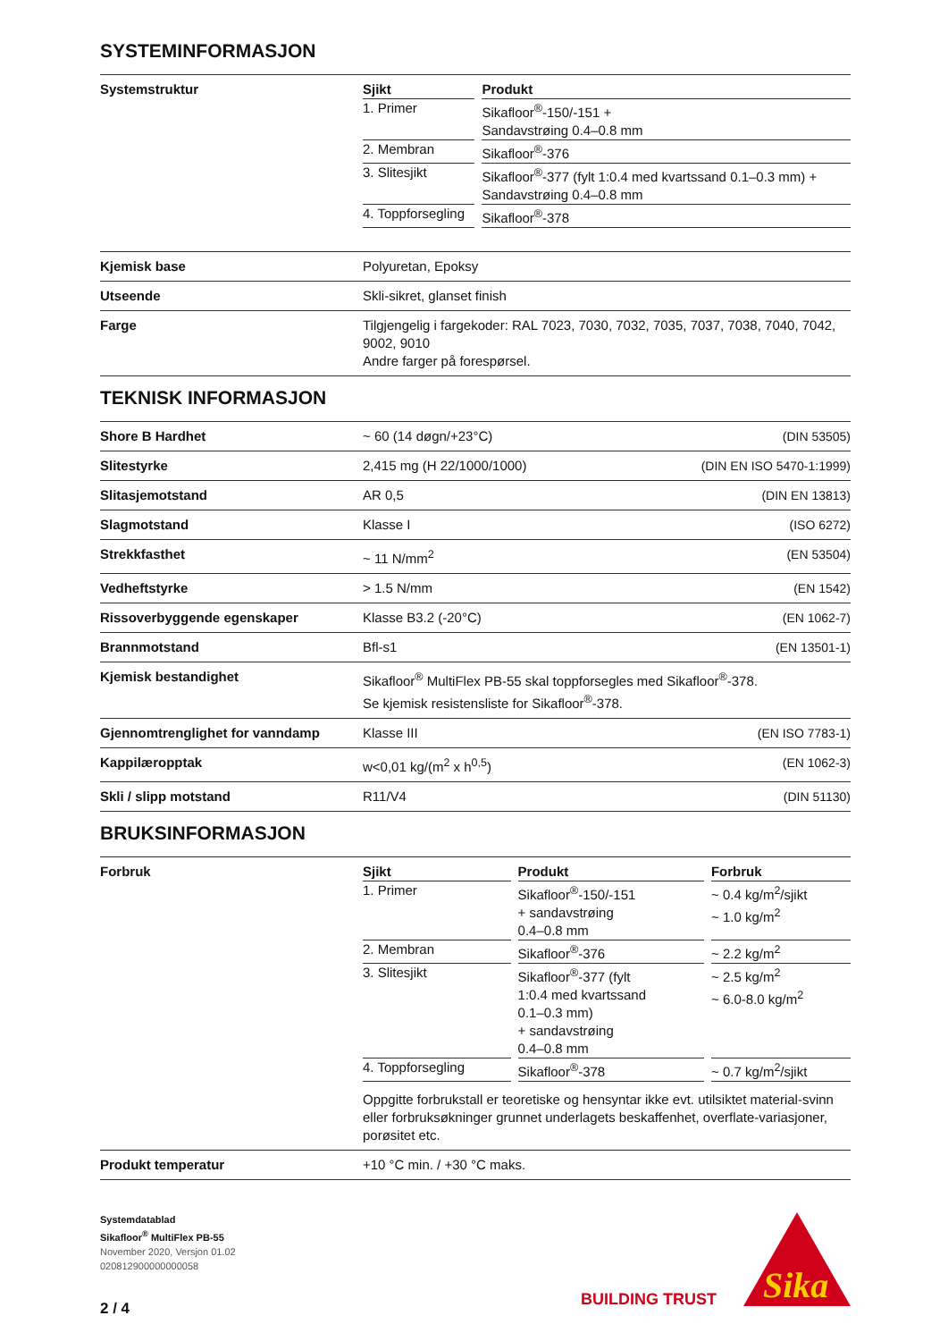SYSTEMINFORMASJON
| Systemstruktur | / Sjikt / / Produkt / / --- / --- / --- / / 1. Primer / / Sikafloor<sup>®</sup>-150/-151 + Sandavstrøing 0.4–0.8 mm / / 2. Membran / / Sikafloor<sup>®</sup>-376 / / 3. Slitesjikt / / Sikafloor<sup>®</sup>-377 (fylt 1:0.4 med kvartssand 0.1–0.3 mm) + Sandavstrøing 0.4–0.8 mm / / 4. Toppforsegling / / Sikafloor<sup>®</sup>-378 / |
| Kjemisk base | Polyuretan, Epoksy |
| Utseende | Skli-sikret, glanset finish |
| Farge | Tilgjengelig i fargekoder: RAL 7023, 7030, 7032, 7035, 7037, 7038, 7040, 7042, 9002, 9010 Andre farger på forespørsel. |
TEKNISK INFORMASJON
| Shore B Hardhet | ~ 60 (14 døgn/+23°C) (DIN 53505) |
| Slitestyrke | 2,415 mg (H 22/1000/1000) (DIN EN ISO 5470-1:1999) |
| Slitasjemotstand | AR 0,5 (DIN EN 13813) |
| Slagmotstand | Klasse I (ISO 6272) |
| Strekkfasthet | ~ 11 N/mm<sup>2</sup> (EN 53504) |
| Vedheftstyrke | > 1.5 N/mm (EN 1542) |
| Rissoverbyggende egenskaper | Klasse B3.2 (-20°C) (EN 1062-7) |
| Brannmotstand | Bfl-s1 (EN 13501-1) |
| Kjemisk bestandighet | Sikafloor<sup>®</sup> MultiFlex PB-55 skal toppforsegles med Sikafloor<sup>®</sup>-378. Se kjemisk resistensliste for Sikafloor<sup>®</sup>-378. |
| Gjennomtrenglighet for vanndamp | Klasse III (EN ISO 7783-1) |
| Kappilæropptak | w<0,01 kg/(m<sup>2</sup> x h<sup>0,5</sup>) (EN 1062-3) |
| Skli / slipp motstand | R11/V4 (DIN 51130) |
BRUKSINFORMASJON
| Forbruk | / Sjikt / / Produkt / / Forbruk / / --- / --- / --- / --- / --- / / 1. Primer / / Sikafloor<sup>®</sup>-150/-151 + sandavstrøing 0.4–0.8 mm / / ~ 0.4 kg/m<sup>2</sup>/sjikt ~ 1.0 kg/m<sup>2</sup> / / 2. Membran / / Sikafloor<sup>®</sup>-376 / / ~ 2.2 kg/m<sup>2</sup> / / 3. Slitesjikt / / Sikafloor<sup>®</sup>-377 (fylt 1:0.4 med kvartssand 0.1–0.3 mm) + sandavstrøing 0.4–0.8 mm / / ~ 2.5 kg/m<sup>2</sup> ~ 6.0-8.0 kg/m<sup>2</sup> / / 4. Toppforsegling / / Sikafloor<sup>®</sup>-378 / / ~ 0.7 kg/m<sup>2</sup>/sjikt / Oppgitte forbrukstall er teoretiske og hensyntar ikke evt. utilsiktet material-svinn eller forbruksøkninger grunnet underlagets beskaffenhet, overflate-variasjoner, porøsitet etc. |
| Produkt temperatur | +10 °C min. / +30 °C maks. |
Systemdatablad
Sikafloor<sup>®</sup> MultiFlex PB-55
November 2020, Versjon 01.02
020812900000000058
2 / 4
BUILDING TRUST
Sika